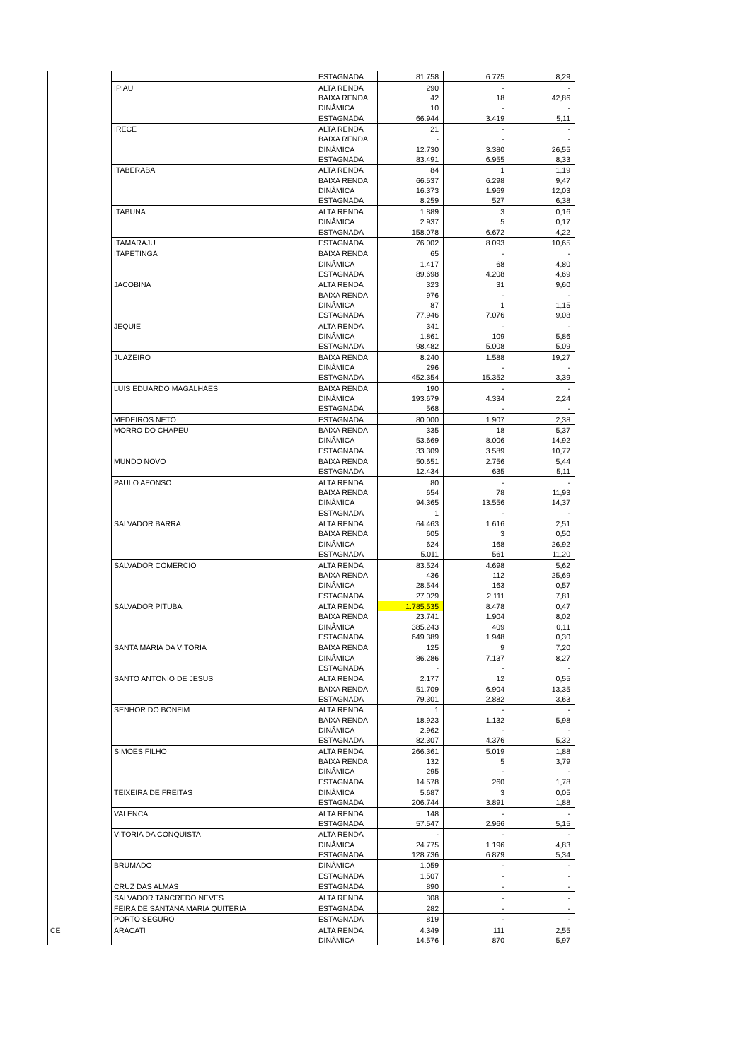| | | ESTAGNADA | 81.758 | 6.775 | 8,29 |
| | IPIAU | ALTA RENDA | 290 | - | - |
| | | BAIXA RENDA | 42 | 18 | 42,86 |
| | | DINÂMICA | 10 | - | - |
| | | ESTAGNADA | 66.944 | 3.419 | 5,11 |
| | IRECE | ALTA RENDA | 21 | - | - |
| | | BAIXA RENDA | - | - | - |
| | | DINÂMICA | 12.730 | 3.380 | 26,55 |
| | | ESTAGNADA | 83.491 | 6.955 | 8,33 |
| | ITABERABA | ALTA RENDA | 84 | 1 | 1,19 |
| | | BAIXA RENDA | 66.537 | 6.298 | 9,47 |
| | | DINÂMICA | 16.373 | 1.969 | 12,03 |
| | | ESTAGNADA | 8.259 | 527 | 6,38 |
| | ITABUNA | ALTA RENDA | 1.889 | 3 | 0,16 |
| | | DINÂMICA | 2.937 | 5 | 0,17 |
| | | ESTAGNADA | 158.078 | 6.672 | 4,22 |
| | ITAMARAJU | ESTAGNADA | 76.002 | 8.093 | 10,65 |
| | ITAPETINGA | BAIXA RENDA | 65 | - | - |
| | | DINÂMICA | 1.417 | 68 | 4,80 |
| | | ESTAGNADA | 89.698 | 4.208 | 4,69 |
| | JACOBINA | ALTA RENDA | 323 | 31 | 9,60 |
| | | BAIXA RENDA | 976 | - | - |
| | | DINÂMICA | 87 | 1 | 1,15 |
| | | ESTAGNADA | 77.946 | 7.076 | 9,08 |
| | JEQUIE | ALTA RENDA | 341 | - | - |
| | | DINÂMICA | 1.861 | 109 | 5,86 |
| | | ESTAGNADA | 98.482 | 5.008 | 5,09 |
| | JUAZEIRO | BAIXA RENDA | 8.240 | 1.588 | 19,27 |
| | | DINÂMICA | 296 | - | - |
| | | ESTAGNADA | 452.354 | 15.352 | 3,39 |
| | LUIS EDUARDO MAGALHAES | BAIXA RENDA | 190 | - | - |
| | | DINÂMICA | 193.679 | 4.334 | 2,24 |
| | | ESTAGNADA | 568 | - | - |
| | MEDEIROS NETO | ESTAGNADA | 80.000 | 1.907 | 2,38 |
| | MORRO DO CHAPEU | BAIXA RENDA | 335 | 18 | 5,37 |
| | | DINÂMICA | 53.669 | 8.006 | 14,92 |
| | | ESTAGNADA | 33.309 | 3.589 | 10,77 |
| | MUNDO NOVO | BAIXA RENDA | 50.651 | 2.756 | 5,44 |
| | | ESTAGNADA | 12.434 | 635 | 5,11 |
| | PAULO AFONSO | ALTA RENDA | 80 | - | - |
| | | BAIXA RENDA | 654 | 78 | 11,93 |
| | | DINÂMICA | 94.365 | 13.556 | 14,37 |
| | | ESTAGNADA | 1 | - | - |
| | SALVADOR BARRA | ALTA RENDA | 64.463 | 1.616 | 2,51 |
| | | BAIXA RENDA | 605 | 3 | 0,50 |
| | | DINÂMICA | 624 | 168 | 26,92 |
| | | ESTAGNADA | 5.011 | 561 | 11,20 |
| | SALVADOR COMERCIO | ALTA RENDA | 83.524 | 4.698 | 5,62 |
| | | BAIXA RENDA | 436 | 112 | 25,69 |
| | | DINÂMICA | 28.544 | 163 | 0,57 |
| | | ESTAGNADA | 27.029 | 2.111 | 7,81 |
| | SALVADOR PITUBA | ALTA RENDA | 1.785.535 | 8.478 | 0,47 |
| | | BAIXA RENDA | 23.741 | 1.904 | 8,02 |
| | | DINÂMICA | 385.243 | 409 | 0,11 |
| | | ESTAGNADA | 649.389 | 1.948 | 0,30 |
| | SANTA MARIA DA VITORIA | BAIXA RENDA | 125 | 9 | 7,20 |
| | | DINÂMICA | 86.286 | 7.137 | 8,27 |
| | | ESTAGNADA | - | - | - |
| | SANTO ANTONIO DE JESUS | ALTA RENDA | 2.177 | 12 | 0,55 |
| | | BAIXA RENDA | 51.709 | 6.904 | 13,35 |
| | | ESTAGNADA | 79.301 | 2.882 | 3,63 |
| | SENHOR DO BONFIM | ALTA RENDA | 1 | - | - |
| | | BAIXA RENDA | 18.923 | 1.132 | 5,98 |
| | | DINÂMICA | 2.962 | - | - |
| | | ESTAGNADA | 82.307 | 4.376 | 5,32 |
| | SIMOES FILHO | ALTA RENDA | 266.361 | 5.019 | 1,88 |
| | | BAIXA RENDA | 132 | 5 | 3,79 |
| | | DINÂMICA | 295 | - | - |
| | | ESTAGNADA | 14.578 | 260 | 1,78 |
| | TEIXEIRA DE FREITAS | DINÂMICA | 5.687 | 3 | 0,05 |
| | | ESTAGNADA | 206.744 | 3.891 | 1,88 |
| | VALENCA | ALTA RENDA | 148 | - | - |
| | | ESTAGNADA | 57.547 | 2.966 | 5,15 |
| | VITORIA DA CONQUISTA | ALTA RENDA | - | - | - |
| | | DINÂMICA | 24.775 | 1.196 | 4,83 |
| | | ESTAGNADA | 128.736 | 6.879 | 5,34 |
| | BRUMADO | DINÂMICA | 1.059 | - | - |
| | | ESTAGNADA | 1.507 | - | - |
| | CRUZ DAS ALMAS | ESTAGNADA | 890 | - | - |
| | SALVADOR TANCREDO NEVES | ALTA RENDA | 308 | - | - |
| | FEIRA DE SANTANA MARIA QUITERIA | ESTAGNADA | 282 | - | - |
| | PORTO SEGURO | ESTAGNADA | 819 | - | - |
| CE | ARACATI | ALTA RENDA | 4.349 | 111 | 2,55 |
| | | DINÂMICA | 14.576 | 870 | 5,97 |